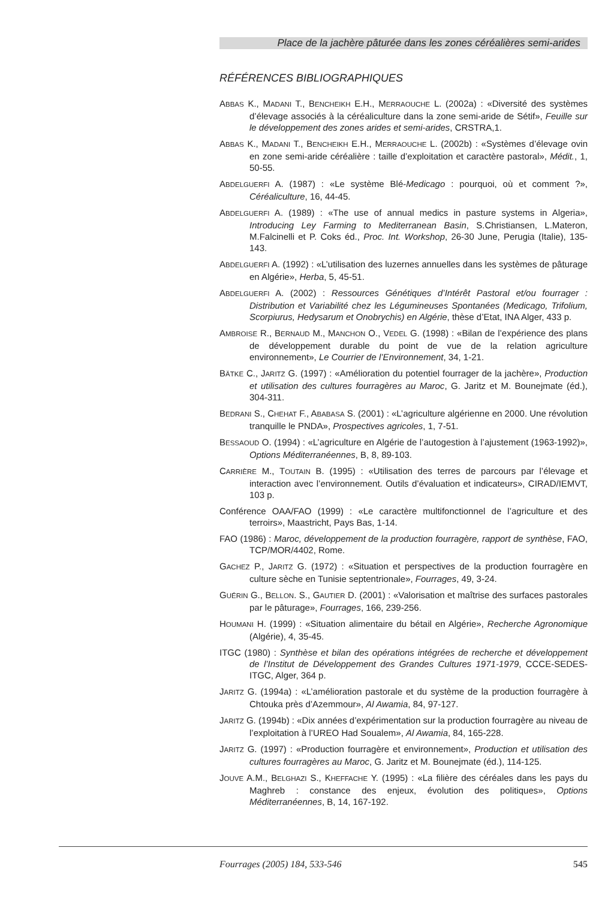Place de la jachère pâturée dans les zones céréalières semi-arides
RÉFÉRENCES BIBLIOGRAPHIQUES
ABBAS K., MADANI T., BENCHEIKH E.H., MERRAOUCHE L. (2002a) : «Diversité des systèmes d’élevage associés à la céréaliculture dans la zone semi-aride de Sétif», Feuille sur le développement des zones arides et semi-arides, CRSTRA,1.
ABBAS K., MADANI T., BENCHEIKH E.H., MERRAOUCHE L. (2002b) : «Systèmes d’élevage ovin en zone semi-aride céréalière : taille d’exploitation et caractère pastoral», Médit., 1, 50-55.
ABDELGUERFI A. (1987) : «Le système Blé-Medicago : pourquoi, où et comment ?», Céréaliculture, 16, 44-45.
ABDELGUERFI A. (1989) : «The use of annual medics in pasture systems in Algeria», Introducing Ley Farming to Mediterranean Basin, S.Christiansen, L.Materon, M.Falcinelli et P. Coks éd., Proc. Int. Workshop, 26-30 June, Perugia (Italie), 135-143.
ABDELGUERFI A. (1992) : «L’utilisation des luzernes annuelles dans les systèmes de pâturage en Algérie», Herba, 5, 45-51.
ABDELGUERFI A. (2002) : Ressources Génétiques d’Intérêt Pastoral et/ou fourrager : Distribution et Variabilité chez les Légumineuses Spontanées (Medicago, Trifolium, Scorpiurus, Hedysarum et Onobrychis) en Algérie, thèse d’Etat, INA Alger, 433 p.
AMBROISE R., BERNAUD M., MANCHON O., VEDEL G. (1998) : «Bilan de l’expérience des plans de développement durable du point de vue de la relation agriculture environnement», Le Courrier de l’Environnement, 34, 1-21.
BÄTKE C., JARITZ G. (1997) : «Amélioration du potentiel fourrager de la jachère», Production et utilisation des cultures fourragères au Maroc, G. Jaritz et M. Bounejmate (éd.), 304-311.
BEDRANI S., CHEHAT F., ABABASA S. (2001) : «L’agriculture algérienne en 2000. Une révolution tranquille le PNDA», Prospectives agricoles, 1, 7-51.
BESSAOUD O. (1994) : «L’agriculture en Algérie de l’autogestion à l’ajustement (1963-1992)», Options Méditerranéennes, B, 8, 89-103.
CARRIÈRE M., TOUTAIN B. (1995) : «Utilisation des terres de parcours par l’élevage et interaction avec l’environnement. Outils d’évaluation et indicateurs», CIRAD/IEMVT, 103 p.
Conférence OAA/FAO (1999) : «Le caractère multifonctionnel de l’agriculture et des terroirs», Maastricht, Pays Bas, 1-14.
FAO (1986) : Maroc, développement de la production fourragère, rapport de synthèse, FAO, TCP/MOR/4402, Rome.
GACHEZ P., JARITZ G. (1972) : «Situation et perspectives de la production fourragère en culture sèche en Tunisie septentrionale», Fourrages, 49, 3-24.
GUÉRIN G., BELLON. S., GAUTIER D. (2001) : «Valorisation et maîtrise des surfaces pastorales par le pâturage», Fourrages, 166, 239-256.
HOUMANI H. (1999) : «Situation alimentaire du bétail en Algérie», Recherche Agronomique (Algérie), 4, 35-45.
ITGC (1980) : Synthèse et bilan des opérations intégrées de recherche et développement de l’Institut de Développement des Grandes Cultures 1971-1979, CCCE-SEDES-ITGC, Alger, 364 p.
JARITZ G. (1994a) : «L’amélioration pastorale et du système de la production fourragère à Chtouka près d’Azemmour», Al Awamia, 84, 97-127.
JARITZ G. (1994b) : «Dix années d’expérimentation sur la production fourragère au niveau de l’exploitation à l’UREO Had Soualem», Al Awamia, 84, 165-228.
JARITZ G. (1997) : «Production fourragère et environnement», Production et utilisation des cultures fourragères au Maroc, G. Jaritz et M. Bounejmate (éd.), 114-125.
JOUVE A.M., BELGHAZI S., KHEFFACHE Y. (1995) : «La filière des céréales dans les pays du Maghreb : constance des enjeux, évolution des politiques», Options Méditerranéennes, B, 14, 167-192.
Fourrages (2005) 184, 533-546 545